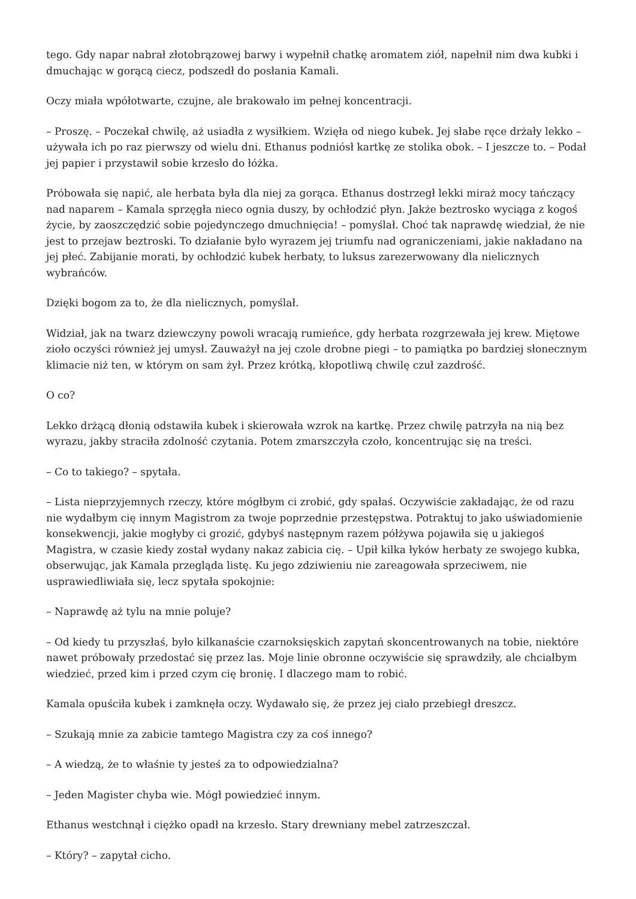tego. Gdy napar nabrał złotobrązowej barwy i wypełnił chatkę aromatem ziół, napełnił nim dwa kubki i dmuchając w gorącą ciecz, podszedł do posłania Kamali.
Oczy miała wpółotwarte, czujne, ale brakowało im pełnej koncentracji.
– Proszę. – Poczekał chwilę, aż usiadła z wysiłkiem. Wzięła od niego kubek. Jej słabe ręce drżały lekko – używała ich po raz pierwszy od wielu dni. Ethanus podniósł kartkę ze stolika obok. – I jeszcze to. – Podał jej papier i przystawił sobie krzesło do łóżka.
Próbowała się napić, ale herbata była dla niej za gorąca. Ethanus dostrzegł lekki miraż mocy tańczący nad naparem – Kamala sprzęgła nieco ognia duszy, by ochłodzić płyn. Jakże beztrosko wyciąga z kogoś życie, by zaoszczędzić sobie pojedynczego dmuchnięcia! – pomyślał. Choć tak naprawdę wiedział, że nie jest to przejaw beztroski. To działanie było wyrazem jej triumfu nad ograniczeniami, jakie nakładano na jej płeć. Zabijanie morati, by ochłodzić kubek herbaty, to luksus zarezerwowany dla nielicznych wybrańców.
Dzięki bogom za to, że dla nielicznych, pomyślał.
Widział, jak na twarz dziewczyny powoli wracają rumieńce, gdy herbata rozgrzewała jej krew. Miętowe zioło oczyści również jej umysł. Zauważył na jej czole drobne piegi – to pamiątka po bardziej słonecznym klimacie niż ten, w którym on sam żył. Przez krótką, kłopotliwą chwilę czuł zazdrość.
O co?
Lekko drżącą dłonią odstawiła kubek i skierowała wzrok na kartkę. Przez chwilę patrzyła na nią bez wyrazu, jakby straciła zdolność czytania. Potem zmarszczyła czoło, koncentrując się na treści.
– Co to takiego? – spytała.
– Lista nieprzyjemnych rzeczy, które mógłbym ci zrobić, gdy spałaś. Oczywiście zakładając, że od razu nie wydałbym cię innym Magistrom za twoje poprzednie przestępstwa. Potraktuj to jako uświadomienie konsekwencji, jakie mogłyby ci grozić, gdybyś następnym razem półżywa pojawiła się u jakiegoś Magistra, w czasie kiedy został wydany nakaz zabicia cię. – Upił kilka łyków herbaty ze swojego kubka, obserwując, jak Kamala przegląda listę. Ku jego zdziwieniu nie zareagowała sprzeciwem, nie usprawiedliwiała się, lecz spytała spokojnie:
– Naprawdę aż tylu na mnie poluje?
– Od kiedy tu przyszłaś, było kilkanaście czarnoksięskich zapytań skoncentrowanych na tobie, niektóre nawet próbowały przedostać się przez las. Moje linie obronne oczywiście się sprawdziły, ale chciałbym wiedzieć, przed kim i przed czym cię bronię. I dlaczego mam to robić.
Kamala opuściła kubek i zamknęła oczy. Wydawało się, że przez jej ciało przebiegł dreszcz.
– Szukają mnie za zabicie tamtego Magistra czy za coś innego?
– A wiedzą, że to właśnie ty jesteś za to odpowiedzialna?
– Jeden Magister chyba wie. Mógł powiedzieć innym.
Ethanus westchnął i ciężko opadł na krzesło. Stary drewniany mebel zatrzeszczał.
– Który? – zapytał cicho.